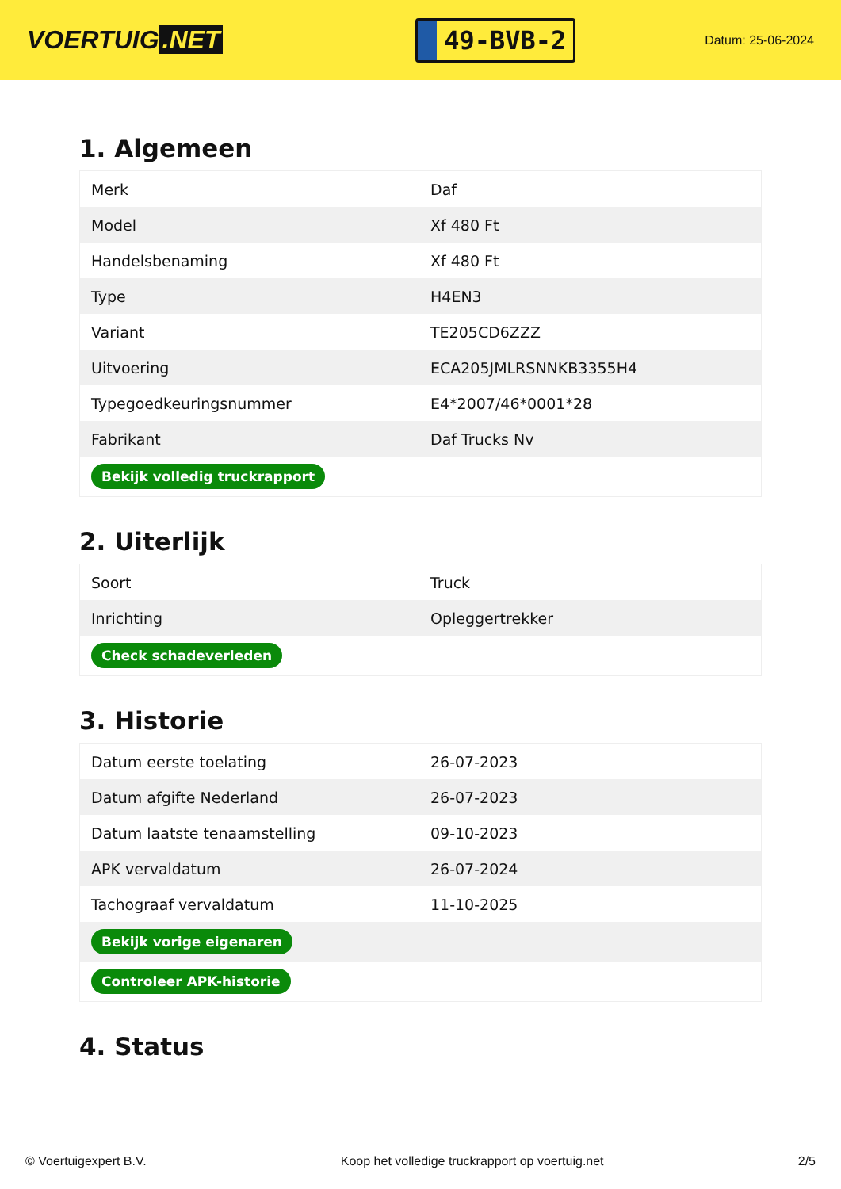VOERTUIG.NET
49-BVB-2
Datum: 25-06-2024
1. Algemeen
| Merk | Daf |
| Model | Xf 480 Ft |
| Handelsbenaming | Xf 480 Ft |
| Type | H4EN3 |
| Variant | TE205CD6ZZZ |
| Uitvoering | ECA205JMLRSNNKB3355H4 |
| Typegoedkeuringsnummer | E4*2007/46*0001*28 |
| Fabrikant | Daf Trucks Nv |
| Bekijk volledig truckrapport | |
2. Uiterlijk
| Soort | Truck |
| Inrichting | Opleggertrekker |
| Check schadeverleden | |
3. Historie
| Datum eerste toelating | 26-07-2023 |
| Datum afgifte Nederland | 26-07-2023 |
| Datum laatste tenaamstelling | 09-10-2023 |
| APK vervaldatum | 26-07-2024 |
| Tachograaf vervaldatum | 11-10-2025 |
| Bekijk vorige eigenaren | |
| Controleer APK-historie | |
4. Status
© Voertuigexpert B.V. Koop het volledige truckrapport op voertuig.net 2/5